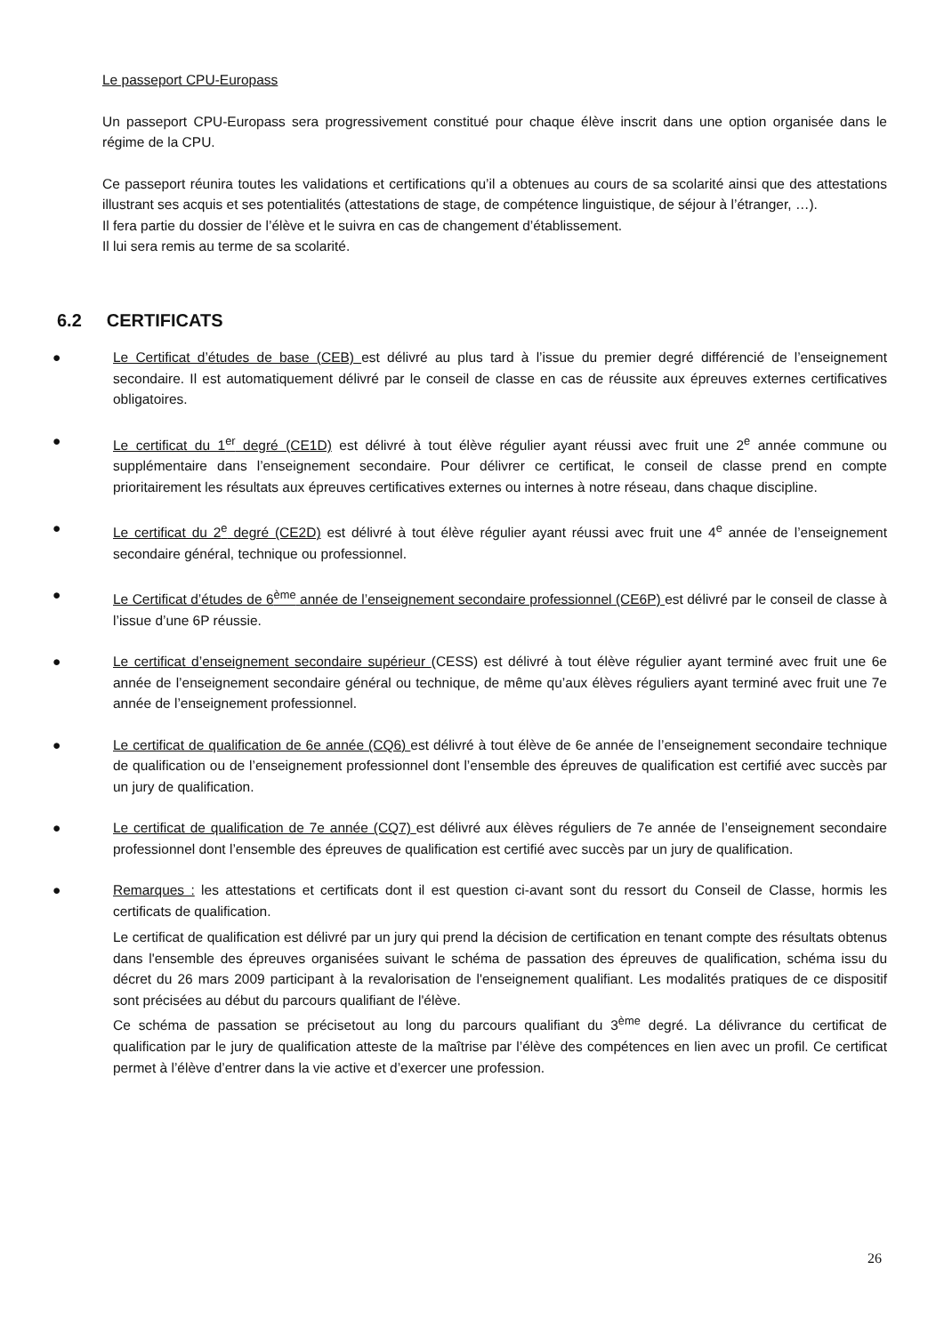Le passeport CPU-Europass
Un passeport CPU-Europass sera progressivement constitué pour chaque élève inscrit dans une option organisée dans le régime de la CPU.
Ce passeport réunira toutes les validations et certifications qu’il a obtenues au cours de sa scolarité ainsi que des attestations illustrant ses acquis et ses potentialités (attestations de stage, de compétence linguistique, de séjour à l’étranger, …).
Il fera partie du dossier de l’élève et le suivra en cas de changement d’établissement.
Il lui sera remis au terme de sa scolarité.
6.2 CERTIFICATS
● Le Certificat d’études de base (CEB) est délivré au plus tard à l’issue du premier degré différencié de l’enseignement secondaire. Il est automatiquement délivré par le conseil de classe en cas de réussite aux épreuves externes certificatives obligatoires.
● Le certificat du 1<sup>er</sup> degré (CE1D) est délivré à tout élève régulier ayant réussi avec fruit une 2<sup>e</sup> année commune ou supplémentaire dans l’enseignement secondaire. Pour délivrer ce certificat, le conseil de classe prend en compte prioritairement les résultats aux épreuves certificatives externes ou internes à notre réseau, dans chaque discipline.
● Le certificat du 2<sup>e</sup> degré (CE2D) est délivré à tout élève régulier ayant réussi avec fruit une 4<sup>e</sup> année de l’enseignement secondaire général, technique ou professionnel.
● Le Certificat d’études de 6<sup>ème</sup> année de l’enseignement secondaire professionnel (CE6P) est délivré par le conseil de classe à l’issue d’une 6P réussie.
● Le certificat d’enseignement secondaire supérieur (CESS) est délivré à tout élève régulier ayant terminé avec fruit une 6e année de l’enseignement secondaire général ou technique, de même qu’aux élèves réguliers ayant terminé avec fruit une 7e année de l’enseignement professionnel.
● Le certificat de qualification de 6e année (CQ6) est délivré à tout élève de 6e année de l’enseignement secondaire technique de qualification ou de l’enseignement professionnel dont l’ensemble des épreuves de qualification est certifié avec succès par un jury de qualification.
● Le certificat de qualification de 7e année (CQ7) est délivré aux élèves réguliers de 7e année de l’enseignement secondaire professionnel dont l’ensemble des épreuves de qualification est certifié avec succès par un jury de qualification.
● Remarques : les attestations et certificats dont il est question ci-avant sont du ressort du Conseil de Classe, hormis les certificats de qualification.
Le certificat de qualification est délivré par un jury qui prend la décision de certification en tenant compte des résultats obtenus dans l'ensemble des épreuves organisées suivant le schéma de passation des épreuves de qualification, schéma issu du décret du 26 mars 2009 participant à la revalorisation de l'enseignement qualifiant. Les modalités pratiques de ce dispositif sont précisées au début du parcours qualifiant de l'élève.
Ce schéma de passation se précisetout au long du parcours qualifiant du 3<sup>ème</sup> degré. La délivrance du certificat de qualification par le jury de qualification atteste de la maîtrise par l’élève des compétences en lien avec un profil. Ce certificat permet à l’élève d’entrer dans la vie active et d’exercer une profession.
26